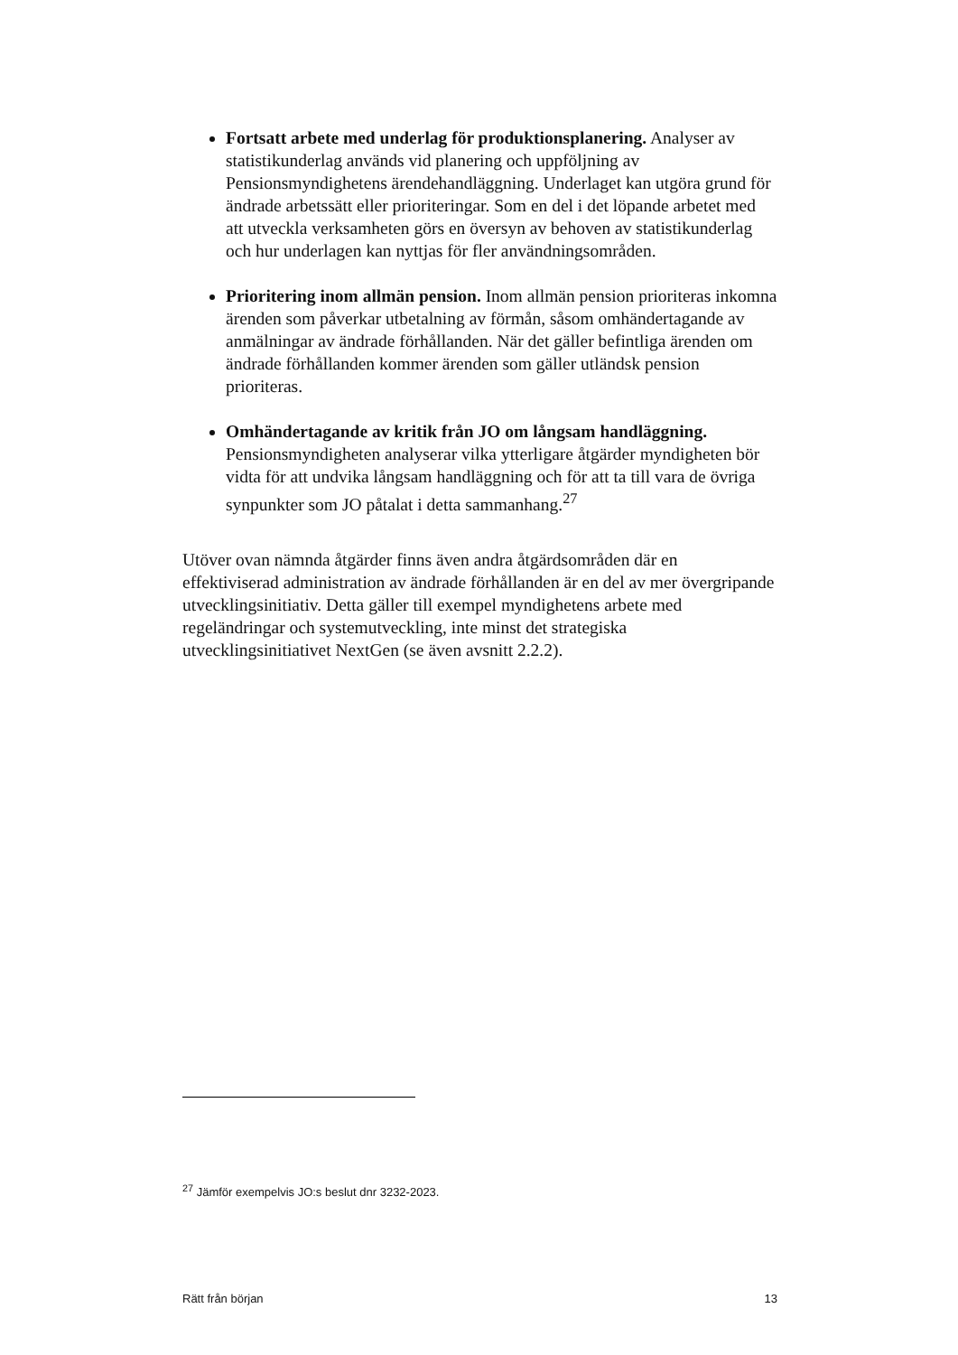Fortsatt arbete med underlag för produktionsplanering. Analyser av statistikunderlag används vid planering och uppföljning av Pensionsmyndighetens ärendehandläggning. Underlaget kan utgöra grund för ändrade arbetssätt eller prioriteringar. Som en del i det löpande arbetet med att utveckla verksamheten görs en översyn av behoven av statistikunderlag och hur underlagen kan nyttjas för fler användningsområden.
Prioritering inom allmän pension. Inom allmän pension prioriteras inkomna ärenden som påverkar utbetalning av förmån, såsom omhändertagande av anmälningar av ändrade förhållanden. När det gäller befintliga ärenden om ändrade förhållanden kommer ärenden som gäller utländsk pension prioriteras.
Omhändertagande av kritik från JO om långsam handläggning. Pensionsmyndigheten analyserar vilka ytterligare åtgärder myndigheten bör vidta för att undvika långsam handläggning och för att ta till vara de övriga synpunkter som JO påtalat i detta sammanhang.<sup>27</sup>
Utöver ovan nämnda åtgärder finns även andra åtgärdsområden där en effektiviserad administration av ändrade förhållanden är en del av mer övergripande utvecklingsinitiativ. Detta gäller till exempel myndighetens arbete med regeländringar och systemutveckling, inte minst det strategiska utvecklingsinitiativet NextGen (se även avsnitt 2.2.2).
<sup>27</sup> Jämför exempelvis JO:s beslut dnr 3232-2023.
Rätt från början 13